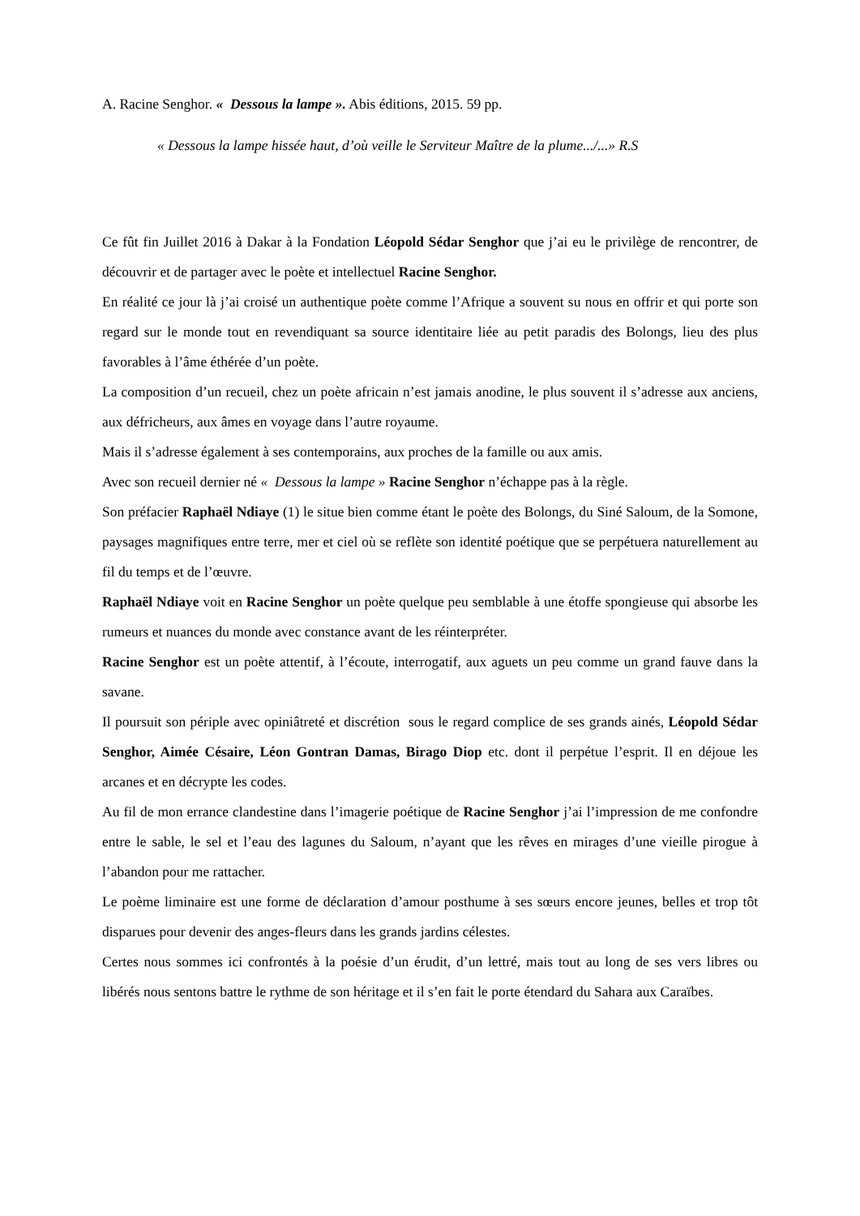A. Racine Senghor. « Dessous la lampe ». Abis éditions, 2015. 59 pp.
« Dessous la lampe hissée haut, d’où veille le Serviteur Maître de la plume.../...» R.S
Ce fût fin Juillet 2016 à Dakar à la Fondation Léopold Sédar Senghor que j’ai eu le privilège de rencontrer, de découvrir et de partager avec le poète et intellectuel Racine Senghor.
En réalité ce jour là j’ai croisé un authentique poète comme l’Afrique a souvent su nous en offrir et qui porte son regard sur le monde tout en revendiquant sa source identitaire liée au petit paradis des Bolongs, lieu des plus favorables à l’âme éthérée d’un poète.
La composition d’un recueil, chez un poète africain n’est jamais anodine, le plus souvent il s’adresse aux anciens, aux défricheurs, aux âmes en voyage dans l’autre royaume.
Mais il s’adresse également à ses contemporains, aux proches de la famille ou aux amis.
Avec son recueil dernier né « Dessous la lampe » Racine Senghor n’échappe pas à la règle.
Son préfacier Raphaël Ndiaye (1) le situe bien comme étant le poète des Bolongs, du Siné Saloum, de la Somone, paysages magnifiques entre terre, mer et ciel où se reflète son identité poétique que se perpétuera naturellement au fil du temps et de l’œuvre.
Raphaël Ndiaye voit en Racine Senghor un poète quelque peu semblable à une étoffe spongieuse qui absorbe les rumeurs et nuances du monde avec constance avant de les réinterpréter.
Racine Senghor est un poète attentif, à l’écoute, interrogatif, aux aguets un peu comme un grand fauve dans la savane.
Il poursuit son périple avec opiniâtreté et discrétion sous le regard complice de ses grands ainés, Léopold Sédar Senghor, Aimée Césaire, Léon Gontran Damas, Birago Diop etc. dont il perpétue l’esprit. Il en déjoue les arcanes et en décrypte les codes.
Au fil de mon errance clandestine dans l’imagerie poétique de Racine Senghor j’ai l’impression de me confondre entre le sable, le sel et l’eau des lagunes du Saloum, n’ayant que les rêves en mirages d’une vieille pirogue à l’abandon pour me rattacher.
Le poème liminaire est une forme de déclaration d’amour posthume à ses sœurs encore jeunes, belles et trop tôt disparues pour devenir des anges-fleurs dans les grands jardins célestes.
Certes nous sommes ici confrontés à la poésie d’un érudit, d’un lettré, mais tout au long de ses vers libres ou libérés nous sentons battre le rythme de son héritage et il s’en fait le porte étendard du Sahara aux Caraïbes.